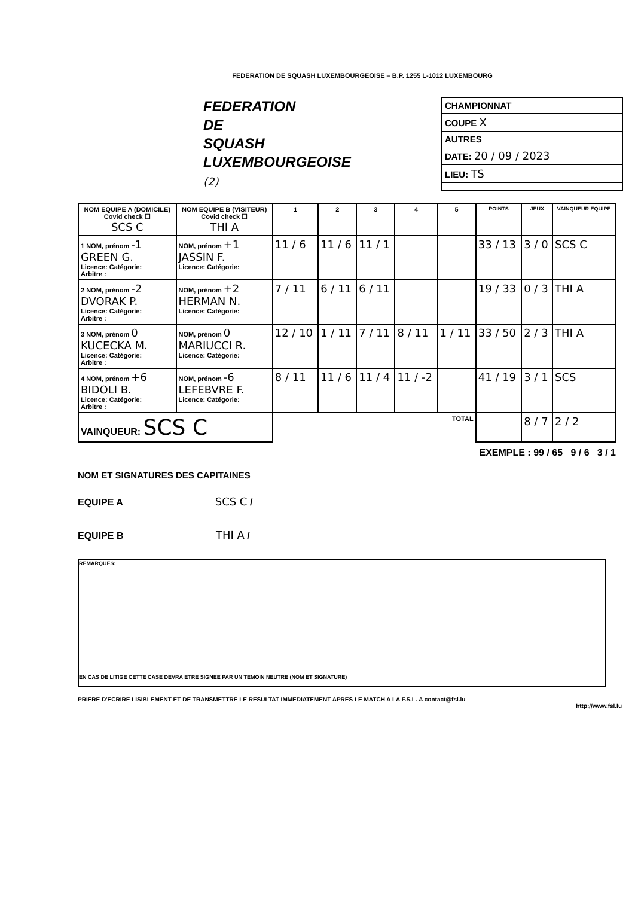FEDERATION DE SQUASH LUXEMBOURGEOISE – B.P. 1255 L-1012 LUXEMBOURG
FEDERATION
DE
SQUASH
LUXEMBOURGEOISE
(2)
CHAMPIONNAT
COUPE X
AUTRES
DATE: 20 / 09 / 2023
LIEU: TS
| NOM EQUIPE A (DOMICILE) Covid check ☐ SCS C | NOM EQUIPE B (VISITEUR) Covid check ☐ THI A | 1 | 2 | 3 | 4 | 5 | POINTS | JEUX | VAINQUEUR EQUIPE |
| --- | --- | --- | --- | --- | --- | --- | --- | --- | --- |
| 1 NOM, prénom -1 GREEN G. Licence: Catégorie: Arbitre : | NOM, prénom +1 JASSIN F. Licence: Catégorie: | 11 / 6 | 11 / 6 | 11 / 1 | | | 33 / 13 | 3 / 0 | SCS C |
| 2 NOM, prénom -2 DVORAK P. Licence: Catégorie: Arbitre : | NOM, prénom +2 HERMAN N. Licence: Catégorie: | 7 / 11 | 6 / 11 | 6 / 11 | | | 19 / 33 | 0 / 3 | THI A |
| 3 NOM, prénom 0 KUCECKA M. Licence: Catégorie: Arbitre : | NOM, prénom 0 MARIUCCI R. Licence: Catégorie: | 12 / 10 | 1 / 11 | 7 / 11 | 8 / 11 | 1 / 11 | 33 / 50 | 2 / 3 | THI A |
| 4 NOM, prénom +6 BIDOLI B. Licence: Catégorie: Arbitre : | NOM, prénom -6 LEFEBVRE F. Licence: Catégorie: | 8 / 11 | 11 / 6 | 11 / 4 | 11 / -2 | | 41 / 19 | 3 / 1 | SCS |
| VAINQUEUR: SCS C | | TOTAL | | | | | | 8 / 7 | 2 / 2 |
EXEMPLE : 99 / 65 9 / 6 3 / 1
NOM ET SIGNATURES DES CAPITAINES
EQUIPE A SCS C /
EQUIPE B THI A /
REMARQUES:
EN CAS DE LITIGE CETTE CASE DEVRA ETRE SIGNEE PAR UN TEMOIN NEUTRE (NOM ET SIGNATURE)
PRIERE D'ECRIRE LISIBLEMENT ET DE TRANSMETTRE LE RESULTAT IMMEDIATEMENT APRES LE MATCH A LA F.S.L. A contact@fsl.lu
http://www.fsl.lu